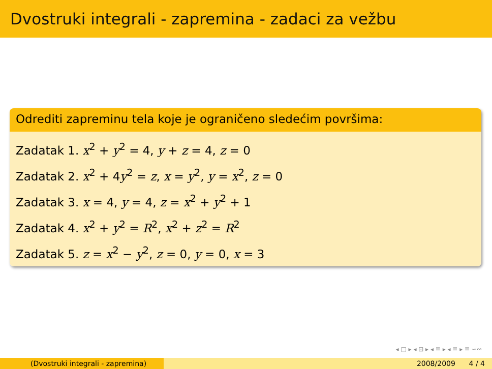Dvostruki integrali - zapremina - zadaci za vežbu
Odrediti zapreminu tela koje je ograničeno sledećim površima:
Zadatak 1. x<sup>2</sup> + y<sup>2</sup> = 4, y + z = 4, z = 0
Zadatak 2. x<sup>2</sup> + 4y<sup>2</sup> = z, x = y<sup>2</sup>, y = x<sup>2</sup>, z = 0
Zadatak 3. x = 4, y = 4, z = x<sup>2</sup> + y<sup>2</sup> + 1
Zadatak 4. x<sup>2</sup> + y<sup>2</sup> = R<sup>2</sup>, x<sup>2</sup> + z<sup>2</sup> = R<sup>2</sup>
Zadatak 5. z = x<sup>2</sup> − y<sup>2</sup>, z = 0, y = 0, x = 3
◂ □ ▸ ◂ ⊡ ▸ ◂ ≣ ▸ ◂ ≣ ▸ ≣ ∽∾
(Dvostruki integrali - zapremina) 2008/2009 4 / 4